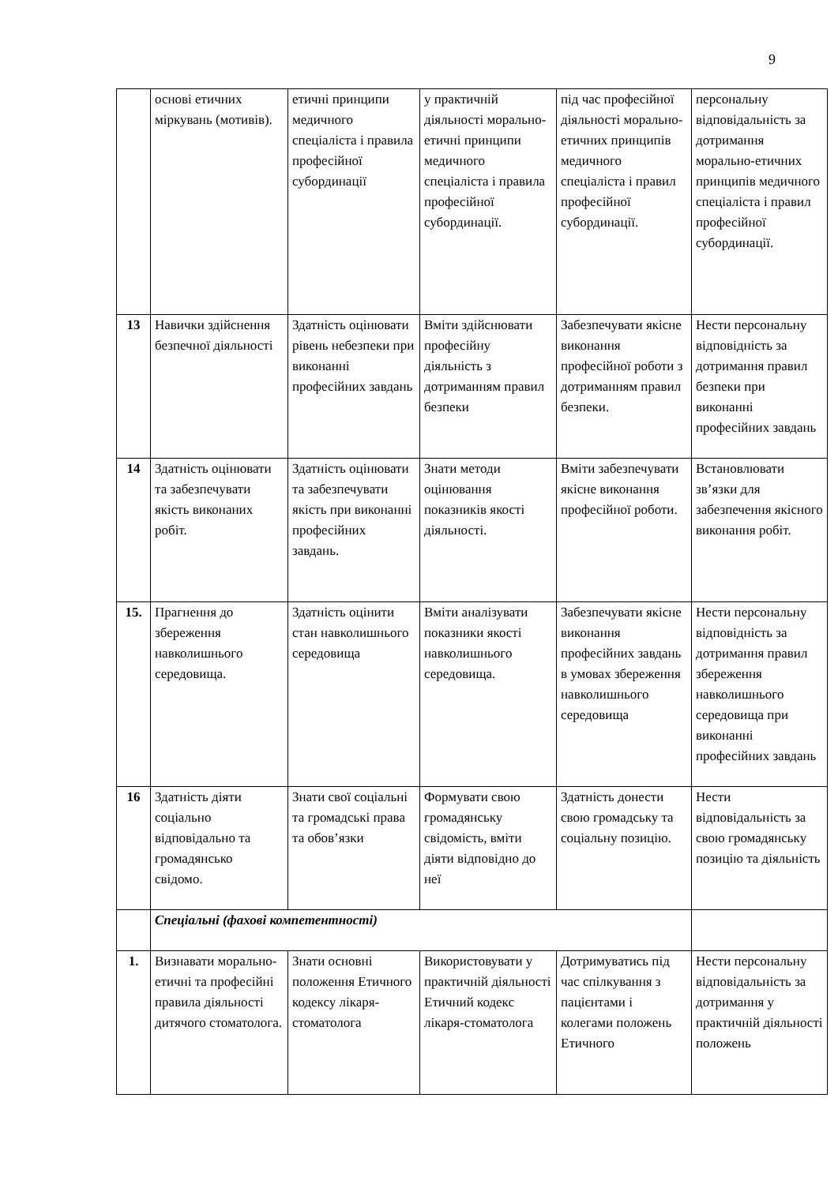9
| | основі етичних міркувань (мотивів). | етичні принципи медичного спеціаліста і правила професійної субординації | у практичній діяльності морально-етичні принципи медичного спеціаліста і правила професійної субординації. | під час професійної діяльності морально-етичних принципів медичного спеціаліста і правил професійної субординації. | персональну відповідальність за дотримання морально-етичних принципів медичного спеціаліста і правил професійної субординації. |
| 13 | Навички здійснення безпечної діяльності | Здатність оцінювати рівень небезпеки при виконанні професійних завдань | Вміти здійснювати професійну діяльність з дотриманням правил безпеки | Забезпечувати якісне виконання професійної роботи з дотриманням правил безпеки. | Нести персональну відповідність за дотримання правил безпеки при виконанні професійних завдань |
| 14 | Здатність оцінювати та забезпечувати якість виконаних робіт. | Здатність оцінювати та забезпечувати якість при виконанні професійних завдань. | Знати методи оцінювання показників якості діяльності. | Вміти забезпечувати якісне виконання професійної роботи. | Встановлювати зв’язки для забезпечення якісного виконання робіт. |
| 15. | Прагнення до збереження навколишнього середовища. | Здатність оцінити стан навколишнього середовища | Вміти аналізувати показники якості навколишнього середовища. | Забезпечувати якісне виконання професійних завдань в умовах збереження навколишнього середовища | Нести персональну відповідність за дотримання правил збереження навколишнього середовища при виконанні професійних завдань |
| 16 | Здатність діяти соціально відповідально та громадянсько свідомо. | Знати свої соціальні та громадські права та обов’язки | Формувати свою громадянську свідомість, вміти діяти відповідно до неї | Здатність донести свою громадську та соціальну позицію. | Нести відповідальність за свою громадянську позицію та діяльність |
| | Спеціальні (фахові компетентності) | | | | |
| 1. | Визнавати морально-етичні та професійні правила діяльності дитячого стоматолога. | Знати основні положення Етичного кодексу лікаря-стоматолога | Використовувати у практичній діяльності Етичний кодекс лікаря-стоматолога | Дотримуватись під час спілкування з пацієнтами і колегами положень Етичного | Нести персональну відповідальність за дотримання у практичній діяльності положень |